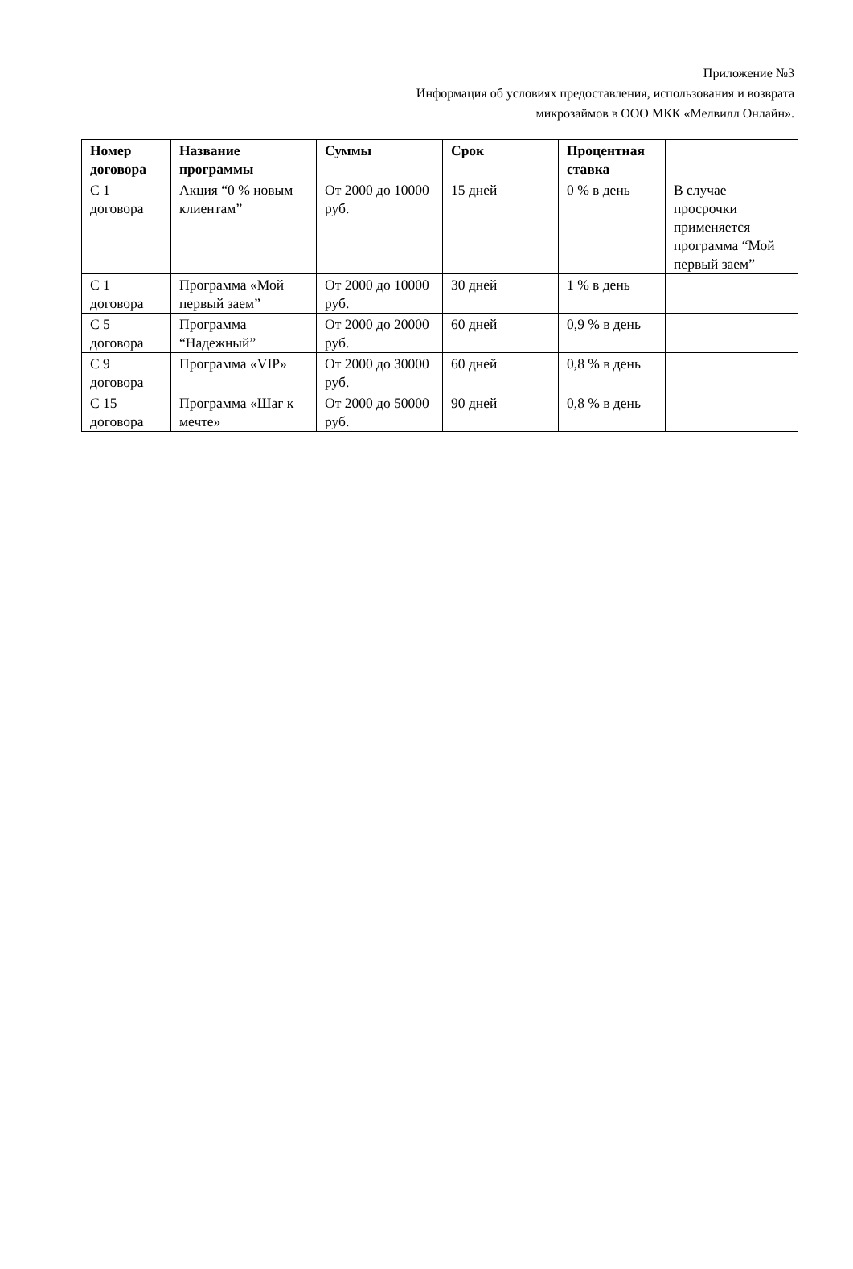Приложение №3
Информация об условиях предоставления, использования и возврата
микрозаймов в ООО МКК «Мелвилл Онлайн».
| Номер договора | Название программы | Суммы | Срок | Процентная ставка | |
| --- | --- | --- | --- | --- | --- |
| С 1 договора | Акция “0 % новым клиентам” | От 2000 до 10000 руб. | 15 дней | 0 % в день | В случае просрочки применяется программа “Мой первый заем” |
| С 1 договора | Программа «Мой первый заем” | От 2000 до 10000 руб. | 30 дней | 1 % в день | |
| С 5 договора | Программа “Надежный” | От 2000 до 20000 руб. | 60 дней | 0,9 % в день | |
| С 9 договора | Программа «VIP» | От 2000 до 30000 руб. | 60 дней | 0,8 % в день | |
| С 15 договора | Программа «Шаг к мечте» | От 2000 до 50000 руб. | 90 дней | 0,8 % в день | |